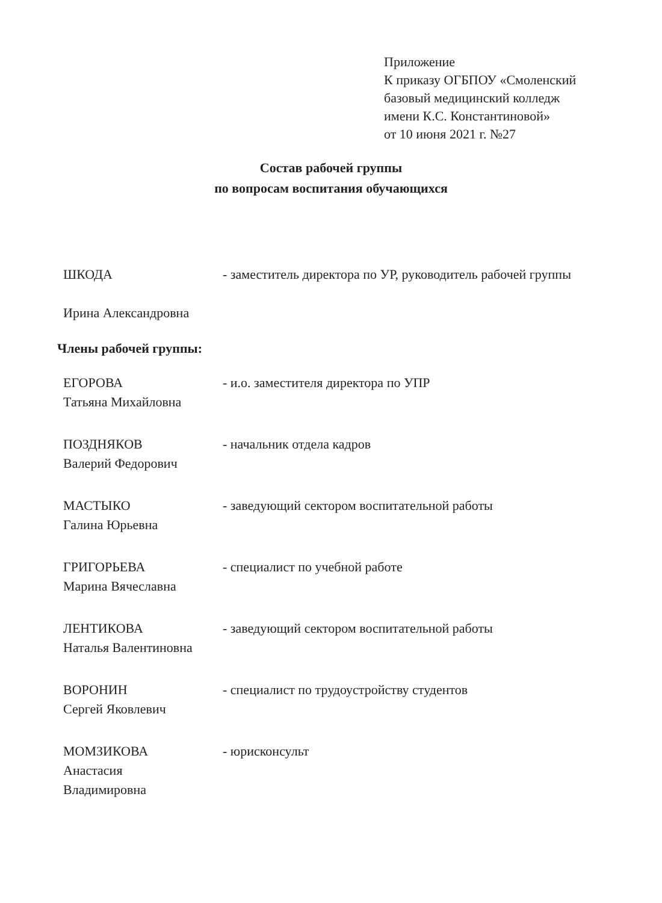Приложение
К приказу ОГБПОУ «Смоленский
базовый медицинский колледж
имени К.С. Константиновой»
от 10 июня 2021 г. №27
Состав рабочей группы
по вопросам воспитания обучающихся
ШКОДА
Ирина Александровна
- заместитель директора по УР, руководитель рабочей группы
Члены рабочей группы:
ЕГОРОВА
Татьяна Михайловна
- и.о. заместителя директора по УПР
ПОЗДНЯКОВ
Валерий Федорович
- начальник отдела кадров
МАСТЫКО
Галина Юрьевна
- заведующий сектором воспитательной работы
ГРИГОРЬЕВА
Марина Вячеславна
- специалист по учебной работе
ЛЕНТИКОВА
Наталья Валентиновна
- заведующий сектором воспитательной работы
ВОРОНИН
Сергей Яковлевич
- специалист по трудоустройству студентов
МОМЗИКОВА
Анастасия
Владимировна
- юрисконсульт